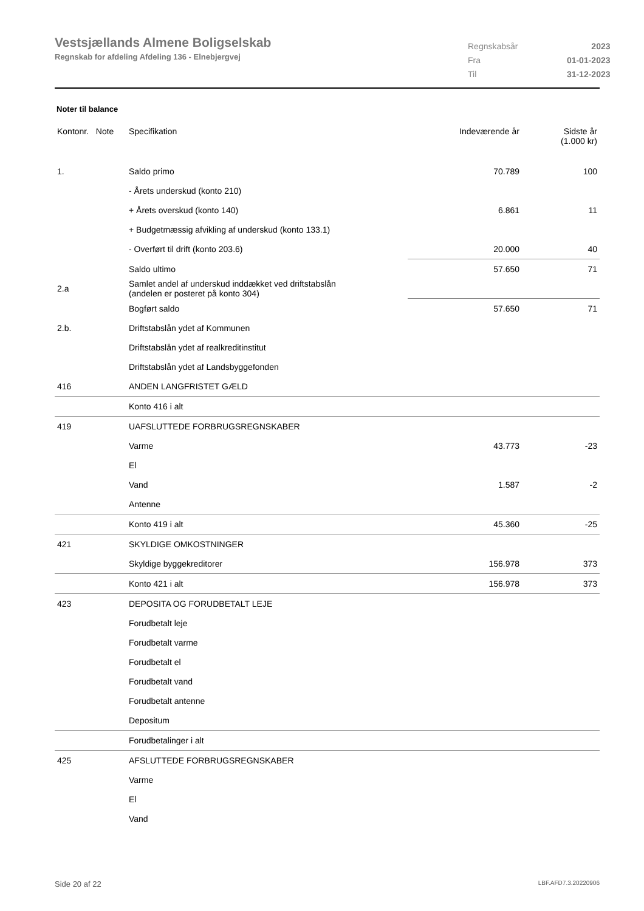Vestsjællands Almene Boligselskab
Regnskab for afdeling Afdeling 136 - Elnebjergvej
| Regnskabsår | 2023 |
| Fra | 01-01-2023 |
| Til | 31-12-2023 |
Noter til balance
| Kontonr. Note | Specifikation | Indeværende år | Sidste år (1.000 kr) |
| --- | --- | --- | --- |
| 1. | Saldo primo | 70.789 | 100 |
| | - Årets underskud (konto 210) | | |
| | + Årets overskud (konto 140) | 6.861 | 11 |
| | + Budgetmæssig afvikling af underskud (konto 133.1) | | |
| | - Overført til drift (konto 203.6) | 20.000 | 40 |
| | Saldo ultimo | 57.650 | 71 |
| 2.a | Samlet andel af underskud inddækket ved driftstabslån (andelen er posteret på konto 304) | | |
| | Bogført saldo | 57.650 | 71 |
| 2.b. | Driftstabslån ydet af Kommunen | | |
| | Driftstabslån ydet af realkreditinstitut | | |
| | Driftstabslån ydet af Landsbyggefonden | | |
| 416 | ANDEN LANGFRISTET GÆLD | | |
| | Konto 416 i alt | | |
| 419 | UAFSLUTTEDE FORBRUGSREGNSKABER | | |
| | Varme | 43.773 | -23 |
| | El | | |
| | Vand | 1.587 | -2 |
| | Antenne | | |
| | Konto 419 i alt | 45.360 | -25 |
| 421 | SKYLDIGE OMKOSTNINGER | | |
| | Skyldige byggekreditorer | 156.978 | 373 |
| | Konto 421 i alt | 156.978 | 373 |
| 423 | DEPOSITA OG FORUDBETALT LEJE | | |
| | Forudbetalt leje | | |
| | Forudbetalt varme | | |
| | Forudbetalt el | | |
| | Forudbetalt vand | | |
| | Forudbetalt antenne | | |
| | Depositum | | |
| | Forudbetalinger i alt | | |
| 425 | AFSLUTTEDE FORBRUGSREGNSKABER | | |
| | Varme | | |
| | El | | |
| | Vand | | |
Side 20 af 22 LBF.AFD7.3.20220906